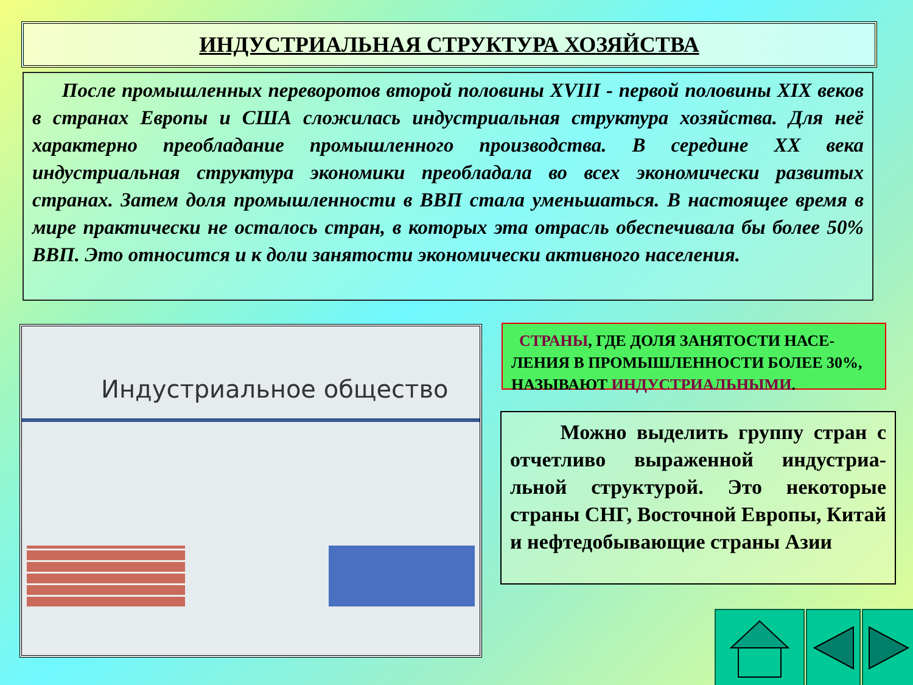ИНДУСТРИАЛЬНАЯ СТРУКТУРА ХОЗЯЙСТВА
После промышленных переворотов второй половины XVIII - первой половины XIX веков в странах Европы и США сложилась индустриальная структура хозяйства. Для неё характерно преобладание промышленного производства. В середине XX века индустриальная структура экономики преобладала во всех экономически развитых странах. Затем доля промышленности в ВВП стала уменьшаться. В настоящее время в мире практически не осталось стран, в которых эта отрасль обеспечивала бы более 50% ВВП. Это относится и к доли занятости экономически активного населения.
Индустриальное общество
СТРАНЫ, ГДЕ ДОЛЯ ЗАНЯТОСТИ НАСЕ-ЛЕНИЯ В ПРОМЫШЛЕННОСТИ БОЛЕЕ 30%, НАЗЫВАЮТ ИНДУСТРИАЛЬНЫМИ.
Можно выделить группу стран с отчетливо выраженной индустриа-льной структурой. Это некоторые страны СНГ, Восточной Европы, Китай и нефтедобывающие страны Азии